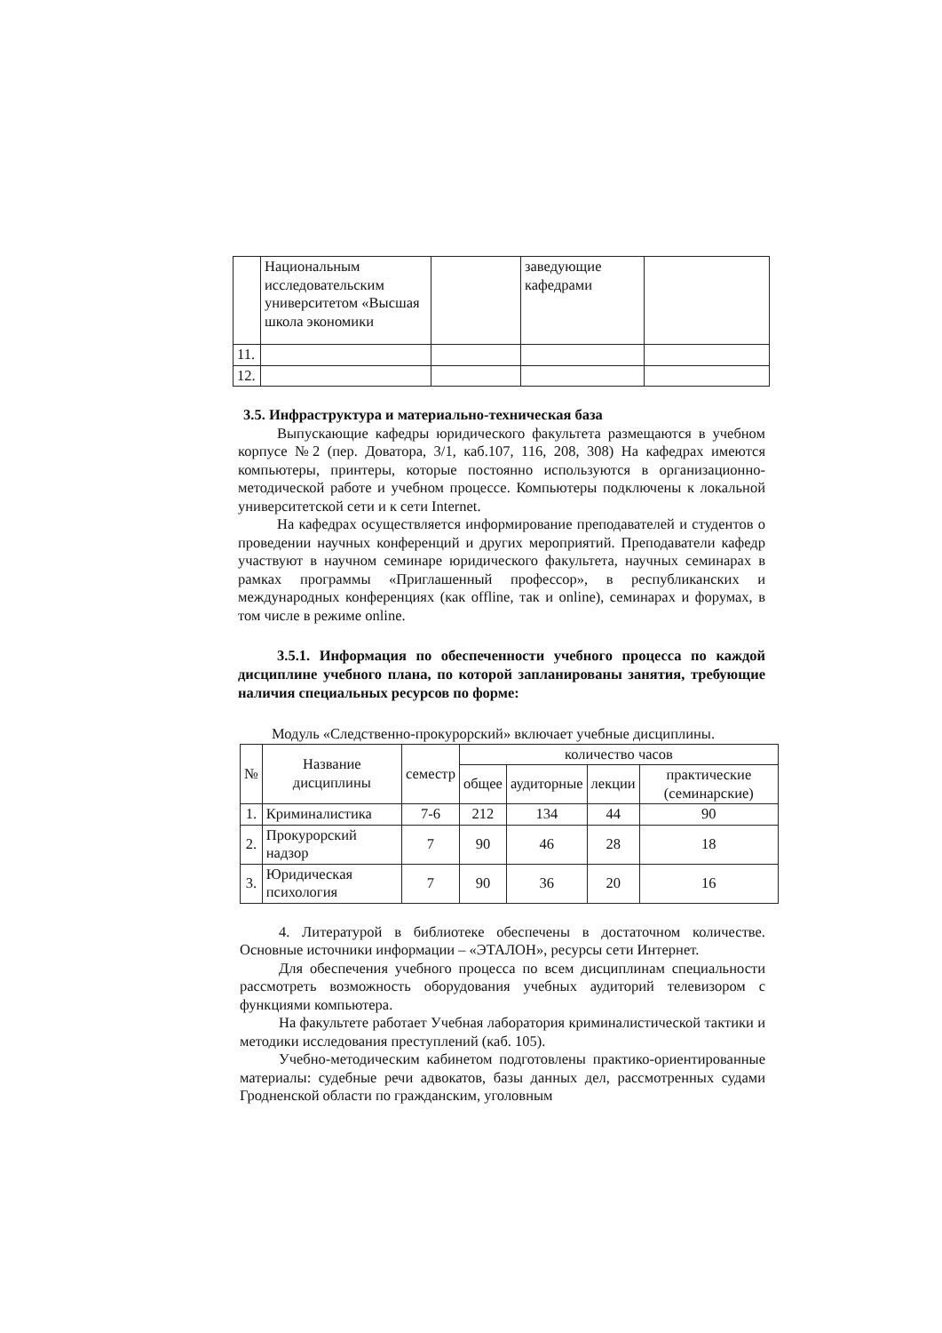| | Национальным исследовательским университетом «Высшая школа экономики | | заведующие кафедрами | |
| 11. | | | | |
| 12. | | | | |
3.5. Инфраструктура и материально-техническая база
Выпускающие кафедры юридического факультета размещаются в учебном корпусе №2 (пер. Доватора, 3/1, каб.107, 116, 208, 308) На кафедрах имеются компьютеры, принтеры, которые постоянно используются в организационно-методической работе и учебном процессе. Компьютеры подключены к локальной университетской сети и к сети Internet.
На кафедрах осуществляется информирование преподавателей и студентов о проведении научных конференций и других мероприятий. Преподаватели кафедр участвуют в научном семинаре юридического факультета, научных семинарах в рамках программы «Приглашенный профессор», в республиканских и международных конференциях (как offline, так и online), семинарах и форумах, в том числе в режиме online.
3.5.1. Информация по обеспеченности учебного процесса по каждой дисциплине учебного плана, по которой запланированы занятия, требующие наличия специальных ресурсов по форме:
Модуль «Следственно-прокурорский» включает учебные дисциплины.
| № | Название дисциплины | семестр | количество часов | | | |
| --- | --- | --- | --- | --- | --- | --- |
| | | | общее | аудиторные | лекции | практические (семинарские) |
| 1. | Криминалистика | 7-6 | 212 | 134 | 44 | 90 |
| 2. | Прокурорский надзор | 7 | 90 | 46 | 28 | 18 |
| 3. | Юридическая психология | 7 | 90 | 36 | 20 | 16 |
4. Литературой в библиотеке обеспечены в достаточном количестве. Основные источники информации – «ЭТАЛОН», ресурсы сети Интернет.
Для обеспечения учебного процесса по всем дисциплинам специальности рассмотреть возможность оборудования учебных аудиторий телевизором с функциями компьютера.
На факультете работает Учебная лаборатория криминалистической тактики и методики исследования преступлений (каб. 105).
Учебно-методическим кабинетом подготовлены практико-ориентированные материалы: судебные речи адвокатов, базы данных дел, рассмотренных судами Гродненской области по гражданским, уголовным